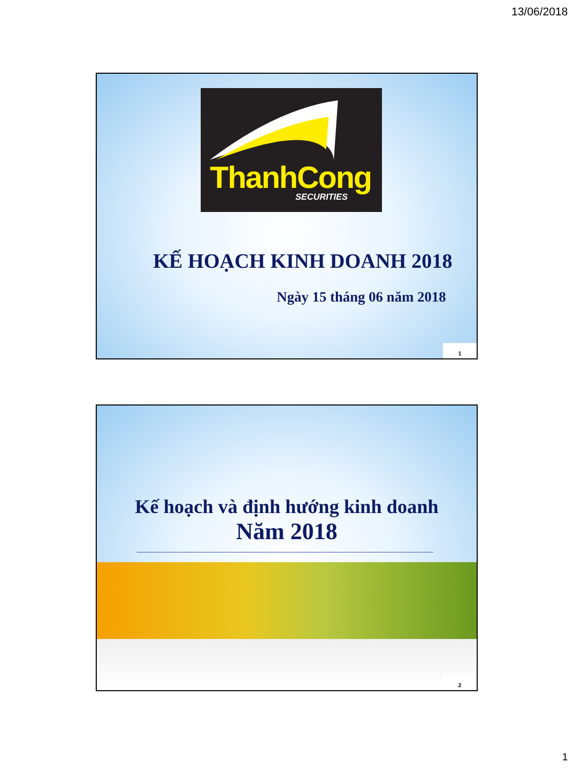13/06/2018
ThanhCong
SECURITIES
KẾ HOẠCH KINH DOANH 2018
Ngày 15 tháng 06 năm 2018
1
Kế hoạch và định hướng kinh doanh
Năm 2018
2
1